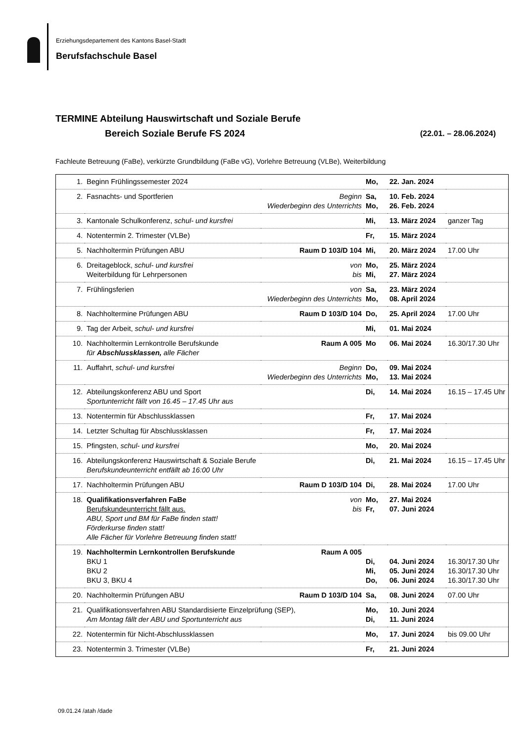Erziehungsdepartement des Kantons Basel-Stadt
Berufsfachschule Basel
TERMINE Abteilung Hauswirtschaft und Soziale Berufe
Bereich Soziale Berufe FS 2024 (22.01. – 28.06.2024)
Fachleute Betreuung (FaBe), verkürzte Grundbildung (FaBe vG), Vorlehre Betreuung (VLBe), Weiterbildung
| 1. | Beginn Frühlingssemester 2024 | | Mo, | 22. Jan. 2024 | |
| 2. | Fasnachts- und Sportferien | Beginn Wiederbeginn des Unterrichts | Sa, Mo, | 10. Feb. 2024 26. Feb. 2024 | |
| 3. | Kantonale Schulkonferenz, schul- und kursfrei | | Mi, | 13. März 2024 | ganzer Tag |
| 4. | Notentermin 2. Trimester (VLBe) | | Fr, | 15. März 2024 | |
| 5. | Nachholtermin Prüfungen ABU | Raum D 103/D 104 | Mi, | 20. März 2024 | 17.00 Uhr |
| 6. | Dreitageblock, schul- und kursfrei Weiterbildung für Lehrpersonen | von bis | Mo, Mi, | 25. März 2024 27. März 2024 | |
| 7. | Frühlingsferien | von Wiederbeginn des Unterrichts | Sa, Mo, | 23. März 2024 08. April 2024 | |
| 8. | Nachholtermine Prüfungen ABU | Raum D 103/D 104 | Do, | 25. April 2024 | 17.00 Uhr |
| 9. | Tag der Arbeit, schul- und kursfrei | | Mi, | 01. Mai 2024 | |
| 10. | Nachholtermin Lernkontrolle Berufskunde für Abschlussklassen, alle Fächer | Raum A 005 | Mo | 06. Mai 2024 | 16.30/17.30 Uhr |
| 11. | Auffahrt, schul- und kursfrei | Beginn Wiederbeginn des Unterrichts | Do, Mo, | 09. Mai 2024 13. Mai 2024 | |
| 12. | Abteilungskonferenz ABU und Sport Sportunterricht fällt von 16.45 – 17.45 Uhr aus | | Di, | 14. Mai 2024 | 16.15 – 17.45 Uhr |
| 13. | Notentermin für Abschlussklassen | | Fr, | 17. Mai 2024 | |
| 14. | Letzter Schultag für Abschlussklassen | | Fr, | 17. Mai 2024 | |
| 15. | Pfingsten, schul- und kursfrei | | Mo, | 20. Mai 2024 | |
| 16. | Abteilungskonferenz Hauswirtschaft & Soziale Berufe Berufskundeunterricht entfällt ab 16:00 Uhr | | Di, | 21. Mai 2024 | 16.15 – 17.45 Uhr |
| 17. | Nachholtermin Prüfungen ABU | Raum D 103/D 104 | Di, | 28. Mai 2024 | 17.00 Uhr |
| 18. | Qualifikationsverfahren FaBe Berufskundeunterricht fällt aus. ABU, Sport und BM für FaBe finden statt! Förderkurse finden statt! Alle Fächer für Vorlehre Betreuung finden statt! | von bis | Mo, Fr, | 27. Mai 2024 07. Juni 2024 | |
| 19. | Nachholtermin Lernkontrollen Berufskunde BKU 1 BKU 2 BKU 3, BKU 4 | Raum A 005 | Di, Mi, Do, | 04. Juni 2024 05. Juni 2024 06. Juni 2024 | 16.30/17.30 Uhr 16.30/17.30 Uhr 16.30/17.30 Uhr |
| 20. | Nachholtermin Prüfungen ABU | Raum D 103/D 104 | Sa, | 08. Juni 2024 | 07.00 Uhr |
| 21. | Qualifikationsverfahren ABU Standardisierte Einzelprüfung (SEP), Am Montag fällt der ABU und Sportunterricht aus | | Mo, Di, | 10. Juni 2024 11. Juni 2024 | |
| 22. | Notentermin für Nicht-Abschlussklassen | | Mo, | 17. Juni 2024 | bis 09.00 Uhr |
| 23. | Notentermin 3. Trimester (VLBe) | | Fr, | 21. Juni 2024 | |
09.01.24 /atah /dade